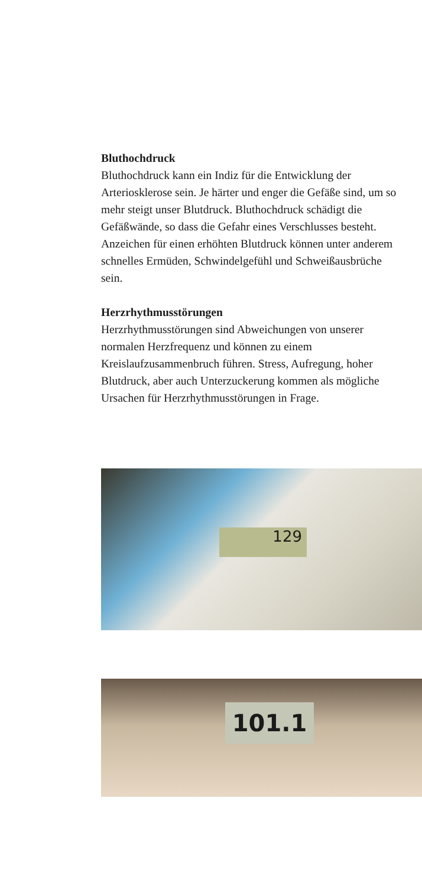Bluthochdruck
Bluthochdruck kann ein Indiz für die Entwicklung der Arteriosklerose sein. Je härter und enger die Gefäße sind, um so mehr steigt unser Blutdruck. Bluthochdruck schädigt die Gefäßwände, so dass die Gefahr eines Verschlusses besteht. Anzeichen für einen erhöhten Blutdruck können unter anderem schnelles Ermüden, Schwindelgefühl und Schweiß­ausbrüche sein.
Herzrhythmusstörungen
Herzrhythmusstörungen sind Abweichungen von unserer normalen Herzfrequenz und können zu einem Kreislaufzusammenbruch führen. Stress, Aufregung, hoher Blutdruck, aber auch Unterzuckerung kommen als mögliche Ursachen für Herzrhythmusstörungen in Frage.
129
101.1